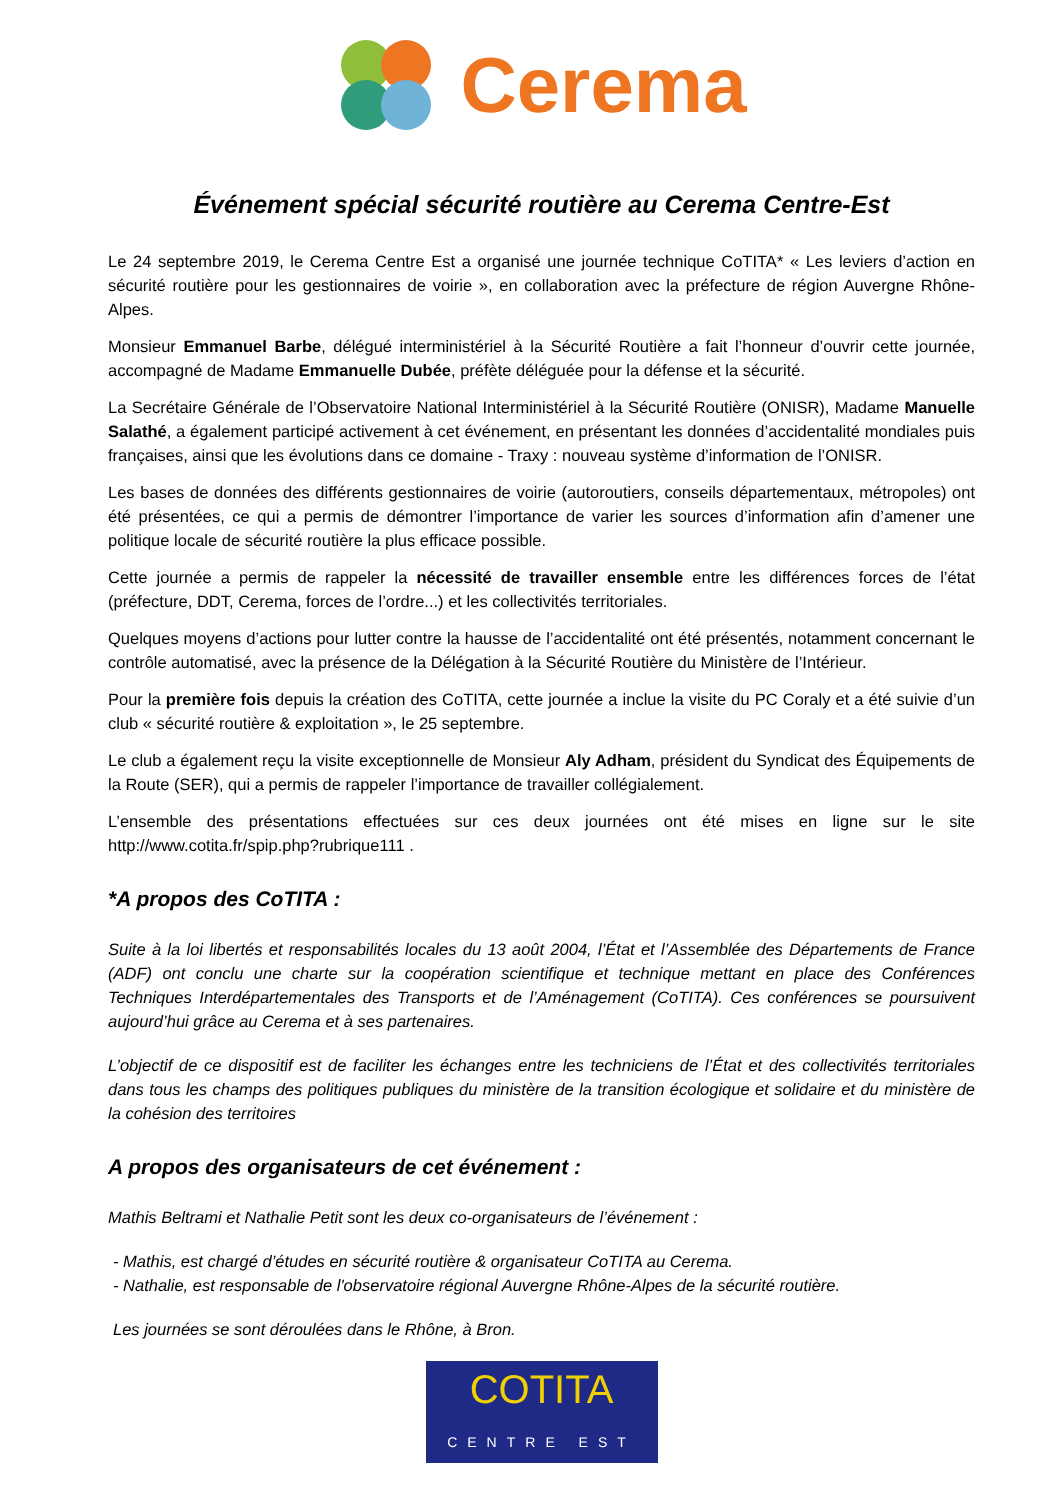Cerema
Événement spécial sécurité routière au Cerema Centre-Est
Le 24 septembre 2019, le Cerema Centre Est a organisé une journée technique CoTITA* « Les leviers d’action en sécurité routière pour les gestionnaires de voirie », en collaboration avec la préfecture de région Auvergne Rhône-Alpes.
Monsieur Emmanuel Barbe, délégué interministériel à la Sécurité Routière a fait l’honneur d’ouvrir cette journée, accompagné de Madame Emmanuelle Dubée, préfète déléguée pour la défense et la sécurité.
La Secrétaire Générale de l’Observatoire National Interministériel à la Sécurité Routière (ONISR), Madame Manuelle Salathé, a également participé activement à cet événement, en présentant les données d’accidentalité mondiales puis françaises, ainsi que les évolutions dans ce domaine - Traxy : nouveau système d’information de l’ONISR.
Les bases de données des différents gestionnaires de voirie (autoroutiers, conseils départementaux, métropoles) ont été présentées, ce qui a permis de démontrer l’importance de varier les sources d’information afin d’amener une politique locale de sécurité routière la plus efficace possible.
Cette journée a permis de rappeler la nécessité de travailler ensemble entre les différences forces de l’état (préfecture, DDT, Cerema, forces de l’ordre...) et les collectivités territoriales.
Quelques moyens d’actions pour lutter contre la hausse de l’accidentalité ont été présentés, notamment concernant le contrôle automatisé, avec la présence de la Délégation à la Sécurité Routière du Ministère de l’Intérieur.
Pour la première fois depuis la création des CoTITA, cette journée a inclue la visite du PC Coraly et a été suivie d’un club « sécurité routière & exploitation », le 25 septembre.
Le club a également reçu la visite exceptionnelle de Monsieur Aly Adham, président du Syndicat des Équipements de la Route (SER), qui a permis de rappeler l’importance de travailler collégialement.
L’ensemble des présentations effectuées sur ces deux journées ont été mises en ligne sur le site http://www.cotita.fr/spip.php?rubrique111 .
*A propos des CoTITA :
Suite à la loi libertés et responsabilités locales du 13 août 2004, l’État et l’Assemblée des Départements de France (ADF) ont conclu une charte sur la coopération scientifique et technique mettant en place des Conférences Techniques Interdépartementales des Transports et de l’Aménagement (CoTITA). Ces conférences se poursuivent aujourd’hui grâce au Cerema et à ses partenaires.
L’objectif de ce dispositif est de faciliter les échanges entre les techniciens de l’État et des collectivités territoriales dans tous les champs des politiques publiques du ministère de la transition écologique et solidaire et du ministère de la cohésion des territoires
A propos des organisateurs de cet événement :
Mathis Beltrami et Nathalie Petit sont les deux co-organisateurs de l’événement :
- Mathis, est chargé d’études en sécurité routière & organisateur CoTITA au Cerema.
- Nathalie, est responsable de l'observatoire régional Auvergne Rhône-Alpes de la sécurité routière.
Les journées se sont déroulées dans le Rhône, à Bron.
COTITA
CENTRE EST